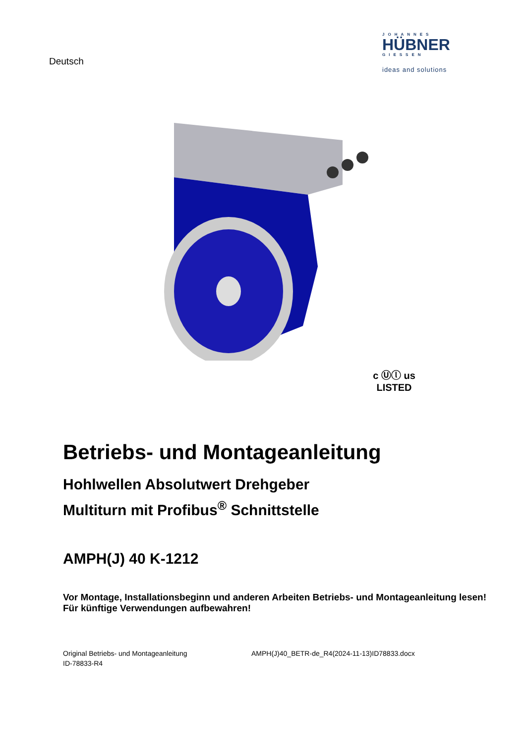Deutsch
JOHANNES
HÜBNER
GIESSEN
ideas and solutions
c Ⓤⓛ us
LISTED
Betriebs- und Montageanleitung
Hohlwellen Absolutwert Drehgeber
Multiturn mit Profibus<sup>®</sup> Schnittstelle
AMPH(J) 40 K-1212
Vor Montage, Installationsbeginn und anderen Arbeiten Betriebs- und Montageanleitung lesen!
Für künftige Verwendungen aufbewahren!
Original Betriebs- und Montageanleitung
ID-78833-R4
AMPH(J)40_BETR-de_R4(2024-11-13)ID78833.docx